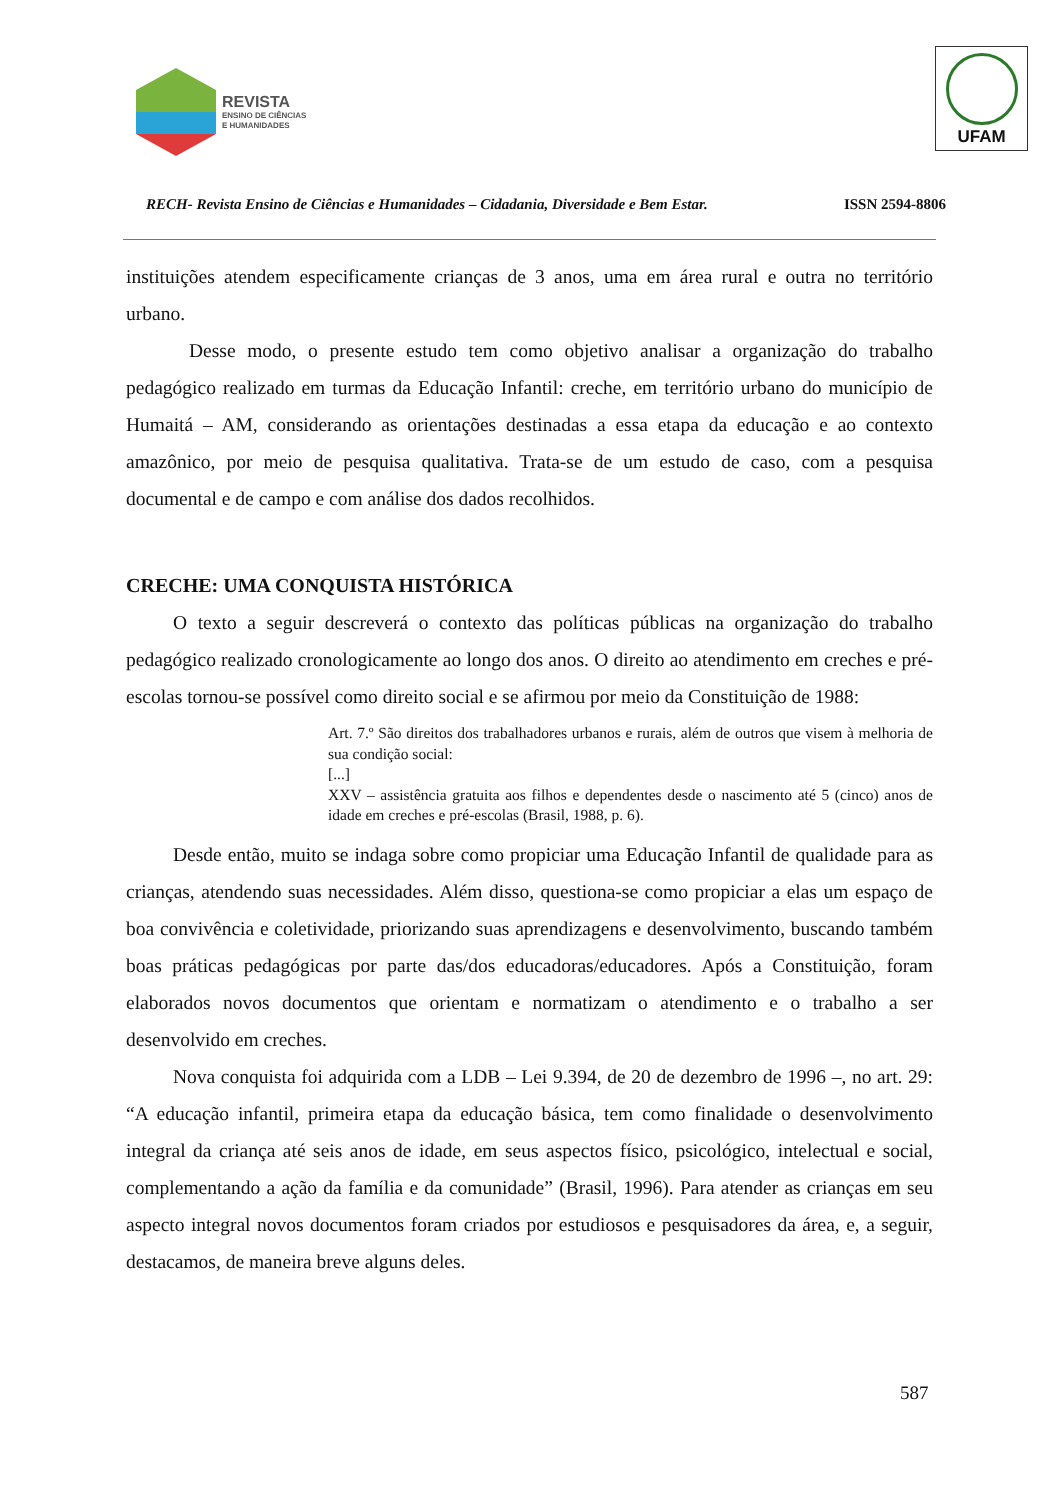REVISTA
ENSINO DE CIÊNCIAS
E HUMANIDADES
UFAM
RECH- Revista Ensino de Ciências e Humanidades – Cidadania, Diversidade e Bem Estar. ISSN 2594-8806
instituições atendem especificamente crianças de 3 anos, uma em área rural e outra no território urbano.
Desse modo, o presente estudo tem como objetivo analisar a organização do trabalho pedagógico realizado em turmas da Educação Infantil: creche, em território urbano do município de Humaitá – AM, considerando as orientações destinadas a essa etapa da educação e ao contexto amazônico, por meio de pesquisa qualitativa. Trata-se de um estudo de caso, com a pesquisa documental e de campo e com análise dos dados recolhidos.
CRECHE: UMA CONQUISTA HISTÓRICA
O texto a seguir descreverá o contexto das políticas públicas na organização do trabalho pedagógico realizado cronologicamente ao longo dos anos. O direito ao atendimento em creches e pré-escolas tornou-se possível como direito social e se afirmou por meio da Constituição de 1988:
Art. 7.º São direitos dos trabalhadores urbanos e rurais, além de outros que visem à melhoria de sua condição social:
[...]
XXV – assistência gratuita aos filhos e dependentes desde o nascimento até 5 (cinco) anos de idade em creches e pré-escolas (Brasil, 1988, p. 6).
Desde então, muito se indaga sobre como propiciar uma Educação Infantil de qualidade para as crianças, atendendo suas necessidades. Além disso, questiona-se como propiciar a elas um espaço de boa convivência e coletividade, priorizando suas aprendizagens e desenvolvimento, buscando também boas práticas pedagógicas por parte das/dos educadoras/educadores. Após a Constituição, foram elaborados novos documentos que orientam e normatizam o atendimento e o trabalho a ser desenvolvido em creches.
Nova conquista foi adquirida com a LDB – Lei 9.394, de 20 de dezembro de 1996 –, no art. 29: “A educação infantil, primeira etapa da educação básica, tem como finalidade o desenvolvimento integral da criança até seis anos de idade, em seus aspectos físico, psicológico, intelectual e social, complementando a ação da família e da comunidade” (Brasil, 1996). Para atender as crianças em seu aspecto integral novos documentos foram criados por estudiosos e pesquisadores da área, e, a seguir, destacamos, de maneira breve alguns deles.
587